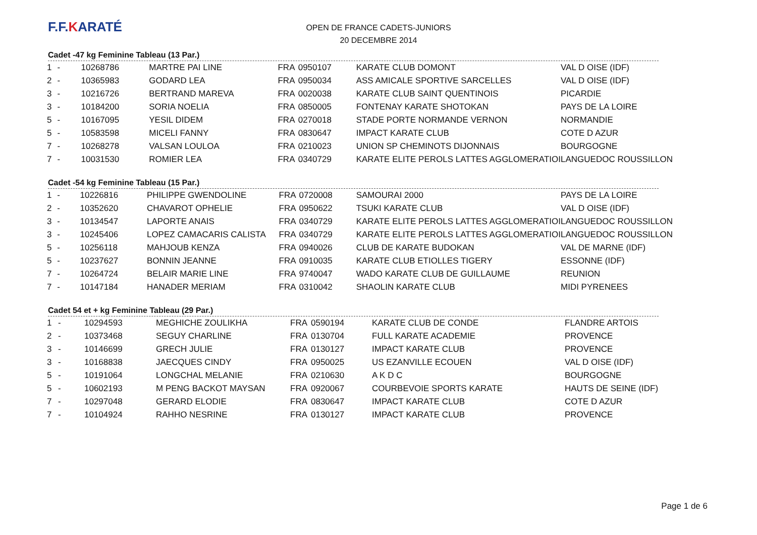F.F.KARATÉ
OPEN DE FRANCE CADETS-JUNIORS
20 DECEMBRE 2014
Cadet -47 kg Feminine Tableau (13 Par.)
| 1 | - | 10268786 | MARTRE PAI LINE | FRA | 0950107 | KARATE CLUB DOMONT | VAL D OISE (IDF) |
| 2 | - | 10365983 | GODARD LEA | FRA | 0950034 | ASS AMICALE SPORTIVE SARCELLES | VAL D OISE (IDF) |
| 3 | - | 10216726 | BERTRAND MAREVA | FRA | 0020038 | KARATE CLUB SAINT QUENTINOIS | PICARDIE |
| 3 | - | 10184200 | SORIA NOELIA | FRA | 0850005 | FONTENAY KARATE SHOTOKAN | PAYS DE LA LOIRE |
| 5 | - | 10167095 | YESIL DIDEM | FRA | 0270018 | STADE PORTE NORMANDE VERNON | NORMANDIE |
| 5 | - | 10583598 | MICELI FANNY | FRA | 0830647 | IMPACT KARATE CLUB | COTE D AZUR |
| 7 | - | 10268278 | VALSAN LOULOA | FRA | 0210023 | UNION SP CHEMINOTS DIJONNAIS | BOURGOGNE |
| 7 | - | 10031530 | ROMIER LEA | FRA | 0340729 | KARATE ELITE PEROLS LATTES AGGLOMERATIOI | LANGUEDOC ROUSSILLON |
Cadet -54 kg Feminine Tableau (15 Par.)
| 1 | - | 10226816 | PHILIPPE GWENDOLINE | FRA | 0720008 | SAMOURAI 2000 | PAYS DE LA LOIRE |
| 2 | - | 10352620 | CHAVAROT OPHELIE | FRA | 0950622 | TSUKI KARATE CLUB | VAL D OISE (IDF) |
| 3 | - | 10134547 | LAPORTE ANAIS | FRA | 0340729 | KARATE ELITE PEROLS LATTES AGGLOMERATIOI | LANGUEDOC ROUSSILLON |
| 3 | - | 10245406 | LOPEZ CAMACARIS CALISTA | FRA | 0340729 | KARATE ELITE PEROLS LATTES AGGLOMERATIOI | LANGUEDOC ROUSSILLON |
| 5 | - | 10256118 | MAHJOUB KENZA | FRA | 0940026 | CLUB DE KARATE BUDOKAN | VAL DE MARNE (IDF) |
| 5 | - | 10237627 | BONNIN JEANNE | FRA | 0910035 | KARATE CLUB ETIOLLES TIGERY | ESSONNE (IDF) |
| 7 | - | 10264724 | BELAIR MARIE LINE | FRA | 9740047 | WADO KARATE CLUB DE GUILLAUME | REUNION |
| 7 | - | 10147184 | HANADER MERIAM | FRA | 0310042 | SHAOLIN KARATE CLUB | MIDI PYRENEES |
Cadet 54 et + kg Feminine Tableau (29 Par.)
| 1 | - | 10294593 | MEGHICHE ZOULIKHA | FRA | 0590194 | KARATE CLUB DE CONDE | FLANDRE ARTOIS |
| 2 | - | 10373468 | SEGUY CHARLINE | FRA | 0130704 | FULL KARATE ACADEMIE | PROVENCE |
| 3 | - | 10146699 | GRECH JULIE | FRA | 0130127 | IMPACT KARATE CLUB | PROVENCE |
| 3 | - | 10168838 | JAECQUES CINDY | FRA | 0950025 | US EZANVILLE ECOUEN | VAL D OISE (IDF) |
| 5 | - | 10191064 | LONGCHAL MELANIE | FRA | 0210630 | A K D C | BOURGOGNE |
| 5 | - | 10602193 | M PENG BACKOT MAYSAN | FRA | 0920067 | COURBEVOIE SPORTS KARATE | HAUTS DE SEINE (IDF) |
| 7 | - | 10297048 | GERARD ELODIE | FRA | 0830647 | IMPACT KARATE CLUB | COTE D AZUR |
| 7 | - | 10104924 | RAHHO NESRINE | FRA | 0130127 | IMPACT KARATE CLUB | PROVENCE |
Page 1 de 6